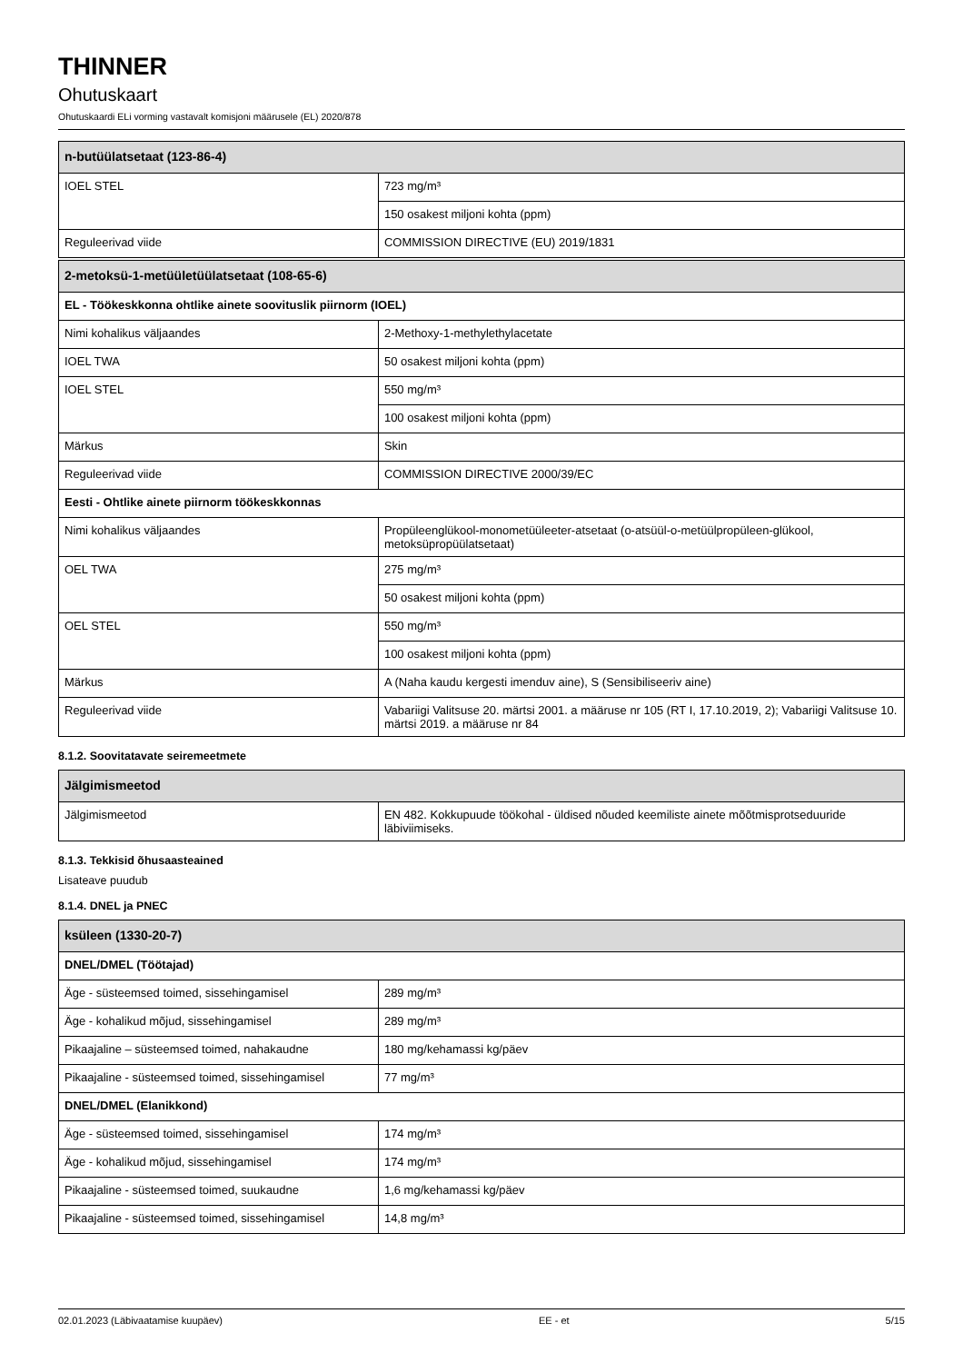THINNER
Ohutuskaart
Ohutuskaardi ELi vorming vastavalt komisjoni määrusele (EL) 2020/878
| n-butüülatsetaat (123-86-4) | |
| --- | --- |
| IOEL STEL | 723 mg/m³ |
| | 150 osakest miljoni kohta (ppm) |
| Reguleerivad viide | COMMISSION DIRECTIVE (EU) 2019/1831 |
| 2-metoksü-1-metüületüülatsetaat (108-65-6) | |
| --- | --- |
| EL - Töökeskkonna ohtlike ainete soovituslik piirnorm (IOEL) | |
| Nimi kohalikus väljaandes | 2-Methoxy-1-methylethylacetate |
| IOEL TWA | 50 osakest miljoni kohta (ppm) |
| IOEL STEL | 550 mg/m³ |
| | 100 osakest miljoni kohta (ppm) |
| Märkus | Skin |
| Reguleerivad viide | COMMISSION DIRECTIVE 2000/39/EC |
| Eesti - Ohtlike ainete piirnorm töökeskkonnas | |
| Nimi kohalikus väljaandes | Propüleenglükool-monometüüleeter-atsetaat (o-atsüül-o-metüülpropüleen-glükool, metoksüpropüülatsetaat) |
| OEL TWA | 275 mg/m³ |
| | 50 osakest miljoni kohta (ppm) |
| OEL STEL | 550 mg/m³ |
| | 100 osakest miljoni kohta (ppm) |
| Märkus | A (Naha kaudu kergesti imenduv aine), S (Sensibiliseeriv aine) |
| Reguleerivad viide | Vabariigi Valitsuse 20. märtsi 2001. a määruse nr 105 (RT I, 17.10.2019, 2); Vabariigi Valitsuse 10. märtsi 2019. a määruse nr 84 |
8.1.2. Soovitatavate seiremeetmete
| Jälgimismeetod | |
| --- | --- |
| Jälgimismeetod | EN 482. Kokkupuude töökohal - üldised nõuded keemiliste ainete mõõtmisprotseduuride läbiviimiseks. |
8.1.3. Tekkisid õhusaasteained
Lisateave puudub
8.1.4. DNEL ja PNEC
| ksüleen (1330-20-7) | |
| --- | --- |
| DNEL/DMEL (Töötajad) | |
| Äge - süsteemsed toimed, sissehingamisel | 289 mg/m³ |
| Äge - kohalikud mõjud, sissehingamisel | 289 mg/m³ |
| Pikaajaline – süsteemsed toimed, nahakaudne | 180 mg/kehamassi kg/päev |
| Pikaajaline - süsteemsed toimed, sissehingamisel | 77 mg/m³ |
| DNEL/DMEL (Elanikkond) | |
| Äge - süsteemsed toimed, sissehingamisel | 174 mg/m³ |
| Äge - kohalikud mõjud, sissehingamisel | 174 mg/m³ |
| Pikaajaline - süsteemsed toimed, suukaudne | 1,6 mg/kehamassi kg/päev |
| Pikaajaline - süsteemsed toimed, sissehingamisel | 14,8 mg/m³ |
02.01.2023 (Läbivaatamise kuupäev) EE - et 5/15